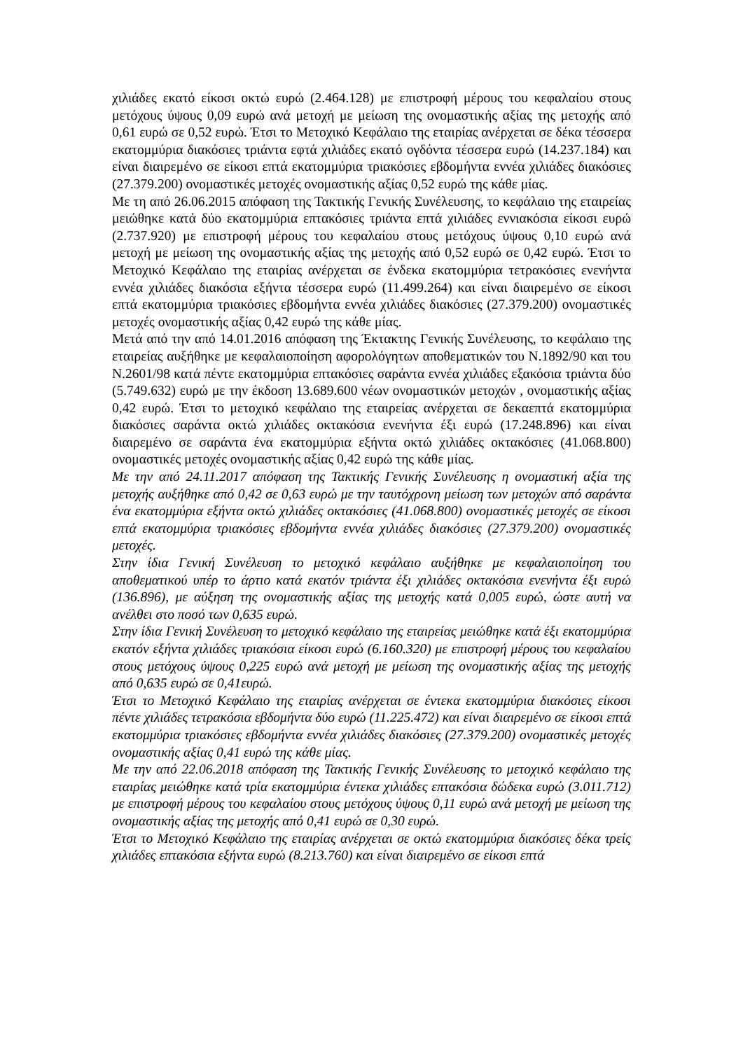χιλιάδες εκατό είκοσι οκτώ ευρώ (2.464.128) με επιστροφή μέρους του κεφαλαίου στους μετόχους ύψους 0,09 ευρώ ανά μετοχή με μείωση της ονομαστικής αξίας της μετοχής από 0,61 ευρώ σε 0,52 ευρώ. Έτσι το Μετοχικό Κεφάλαιο της εταιρίας ανέρχεται σε δέκα τέσσερα εκατομμύρια διακόσιες τριάντα εφτά χιλιάδες εκατό ογδόντα τέσσερα ευρώ (14.237.184) και είναι διαιρεμένο σε είκοσι επτά εκατομμύρια τριακόσιες εβδομήντα εννέα χιλιάδες διακόσιες (27.379.200) ονομαστικές μετοχές ονομαστικής αξίας 0,52 ευρώ της κάθε μίας.
Με τη από 26.06.2015 απόφαση της Τακτικής Γενικής Συνέλευσης, το κεφάλαιο της εταιρείας μειώθηκε κατά δύο εκατομμύρια επτακόσιες τριάντα επτά χιλιάδες εννιακόσια είκοσι ευρώ (2.737.920) με επιστροφή μέρους του κεφαλαίου στους μετόχους ύψους 0,10 ευρώ ανά μετοχή με μείωση της ονομαστικής αξίας της μετοχής από 0,52 ευρώ σε 0,42 ευρώ. Έτσι το Μετοχικό Κεφάλαιο της εταιρίας ανέρχεται σε ένδεκα εκατομμύρια τετρακόσιες ενενήντα εννέα χιλιάδες διακόσια εξήντα τέσσερα ευρώ (11.499.264) και είναι διαιρεμένο σε είκοσι επτά εκατομμύρια τριακόσιες εβδομήντα εννέα χιλιάδες διακόσιες (27.379.200) ονομαστικές μετοχές ονομαστικής αξίας 0,42 ευρώ της κάθε μίας.
Μετά από την από 14.01.2016 απόφαση της Έκτακτης Γενικής Συνέλευσης, το κεφάλαιο της εταιρείας αυξήθηκε με κεφαλαιοποίηση αφορολόγητων αποθεματικών του Ν.1892/90 και του Ν.2601/98 κατά πέντε εκατομμύρια επτακόσιες σαράντα εννέα χιλιάδες εξακόσια τριάντα δύο (5.749.632) ευρώ με την έκδοση 13.689.600 νέων ονομαστικών μετοχών , ονομαστικής αξίας 0,42 ευρώ. Έτσι το μετοχικό κεφάλαιο της εταιρείας ανέρχεται σε δεκαεπτά εκατομμύρια διακόσιες σαράντα οκτώ χιλιάδες οκτακόσια ενενήντα έξι ευρώ (17.248.896) και είναι διαιρεμένο σε σαράντα ένα εκατομμύρια εξήντα οκτώ χιλιάδες οκτακόσιες (41.068.800) ονομαστικές μετοχές ονομαστικής αξίας 0,42 ευρώ της κάθε μίας.
Με την από 24.11.2017 απόφαση της Τακτικής Γενικής Συνέλευσης η ονομαστική αξία της μετοχής αυξήθηκε από 0,42 σε 0,63 ευρώ με την ταυτόχρονη μείωση των μετοχών από σαράντα ένα εκατομμύρια εξήντα οκτώ χιλιάδες οκτακόσιες (41.068.800) ονομαστικές μετοχές σε είκοσι επτά εκατομμύρια τριακόσιες εβδομήντα εννέα χιλιάδες διακόσιες (27.379.200) ονομαστικές μετοχές.
Στην ίδια Γενική Συνέλευση το μετοχικό κεφάλαιο αυξήθηκε με κεφαλαιοποίηση του αποθεματικού υπέρ το άρτιο κατά εκατόν τριάντα έξι χιλιάδες οκτακόσια ενενήντα έξι ευρώ (136.896), με αύξηση της ονομαστικής αξίας της μετοχής κατά 0,005 ευρώ, ώστε αυτή να ανέλθει στο ποσό των 0,635 ευρώ.
Στην ίδια Γενική Συνέλευση το μετοχικό κεφάλαιο της εταιρείας μειώθηκε κατά έξι εκατομμύρια εκατόν εξήντα χιλιάδες τριακόσια είκοσι ευρώ (6.160.320) με επιστροφή μέρους του κεφαλαίου στους μετόχους ύψους 0,225 ευρώ ανά μετοχή με μείωση της ονομαστικής αξίας της μετοχής από 0,635 ευρώ σε 0,41ευρώ.
Έτσι το Μετοχικό Κεφάλαιο της εταιρίας ανέρχεται σε έντεκα εκατομμύρια διακόσιες είκοσι πέντε χιλιάδες τετρακόσια εβδομήντα δύο ευρώ (11.225.472) και είναι διαιρεμένο σε είκοσι επτά εκατομμύρια τριακόσιες εβδομήντα εννέα χιλιάδες διακόσιες (27.379.200) ονομαστικές μετοχές ονομαστικής αξίας 0,41 ευρώ της κάθε μίας.
Με την από 22.06.2018 απόφαση της Τακτικής Γενικής Συνέλευσης το μετοχικό κεφάλαιο της εταιρίας μειώθηκε κατά τρία εκατομμύρια έντεκα χιλιάδες επτακόσια δώδεκα ευρώ (3.011.712) με επιστροφή μέρους του κεφαλαίου στους μετόχους ύψους 0,11 ευρώ ανά μετοχή με μείωση της ονομαστικής αξίας της μετοχής από 0,41 ευρώ σε 0,30 ευρώ.
Έτσι το Μετοχικό Κεφάλαιο της εταιρίας ανέρχεται σε οκτώ εκατομμύρια διακόσιες δέκα τρείς χιλιάδες επτακόσια εξήντα ευρώ (8.213.760) και είναι διαιρεμένο σε είκοσι επτά